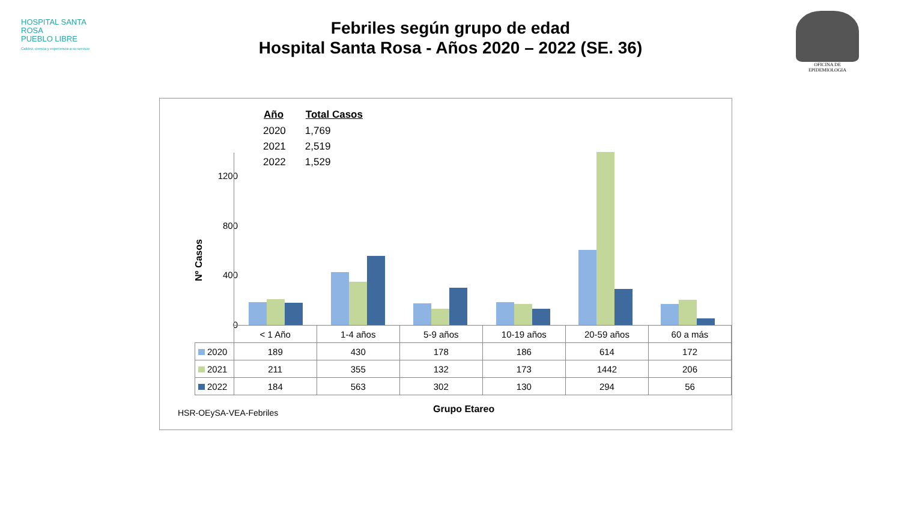HOSPITAL SANTA ROSA
PUEBLO LIBRE
Calidez, ciencia y experiencia a su servicio
Febriles según grupo de edad
Hospital Santa Rosa - Años 2020 – 2022 (SE. 36)
OFICINA DE EPIDEMIOLOGIA
| Año | Total Casos |
| --- | --- |
| 2020 | 1,769 |
| 2021 | 2,519 |
| 2022 | 1,529 |
Nº Casos
1200
800
400
0
| | < 1 Año | 1-4 años | 5-9 años | 10-19 años | 20-59 años | 60 a más |
| --- | --- | --- | --- | --- | --- | --- |
| 2020 | 189 | 430 | 178 | 186 | 614 | 172 |
| 2021 | 211 | 355 | 132 | 173 | 1442 | 206 |
| 2022 | 184 | 563 | 302 | 130 | 294 | 56 |
HSR-OEySA-VEA-Febriles Grupo Etareo